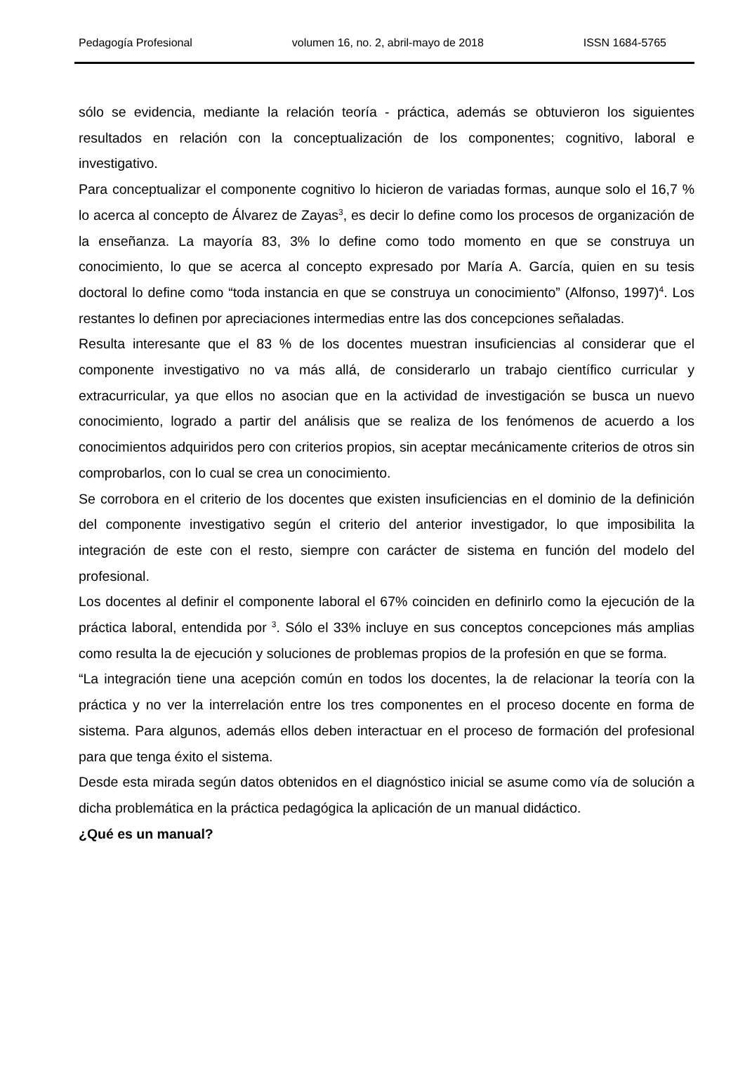Pedagogía Profesional volumen 16, no. 2, abril-mayo de 2018 ISSN 1684-5765
sólo se evidencia, mediante la relación teoría - práctica, además se obtuvieron los siguientes resultados en relación con la conceptualización de los componentes; cognitivo, laboral e investigativo.
Para conceptualizar el componente cognitivo lo hicieron de variadas formas, aunque solo el 16,7 % lo acerca al concepto de Álvarez de Zayas<sup>3</sup>, es decir lo define como los procesos de organización de la enseñanza. La mayoría 83, 3% lo define como todo momento en que se construya un conocimiento, lo que se acerca al concepto expresado por María A. García, quien en su tesis doctoral lo define como “toda instancia en que se construya un conocimiento” (Alfonso, 1997)<sup>4</sup>. Los restantes lo definen por apreciaciones intermedias entre las dos concepciones señaladas.
Resulta interesante que el 83 % de los docentes muestran insuficiencias al considerar que el componente investigativo no va más allá, de considerarlo un trabajo científico curricular y extracurricular, ya que ellos no asocian que en la actividad de investigación se busca un nuevo conocimiento, logrado a partir del análisis que se realiza de los fenómenos de acuerdo a los conocimientos adquiridos pero con criterios propios, sin aceptar mecánicamente criterios de otros sin comprobarlos, con lo cual se crea un conocimiento.
Se corrobora en el criterio de los docentes que existen insuficiencias en el dominio de la definición del componente investigativo según el criterio del anterior investigador, lo que imposibilita la integración de este con el resto, siempre con carácter de sistema en función del modelo del profesional.
Los docentes al definir el componente laboral el 67% coinciden en definirlo como la ejecución de la práctica laboral, entendida por <sup>3</sup>. Sólo el 33% incluye en sus conceptos concepciones más amplias como resulta la de ejecución y soluciones de problemas propios de la profesión en que se forma.
“La integración tiene una acepción común en todos los docentes, la de relacionar la teoría con la práctica y no ver la interrelación entre los tres componentes en el proceso docente en forma de sistema. Para algunos, además ellos deben interactuar en el proceso de formación del profesional para que tenga éxito el sistema.
Desde esta mirada según datos obtenidos en el diagnóstico inicial se asume como vía de solución a dicha problemática en la práctica pedagógica la aplicación de un manual didáctico.
¿Qué es un manual?